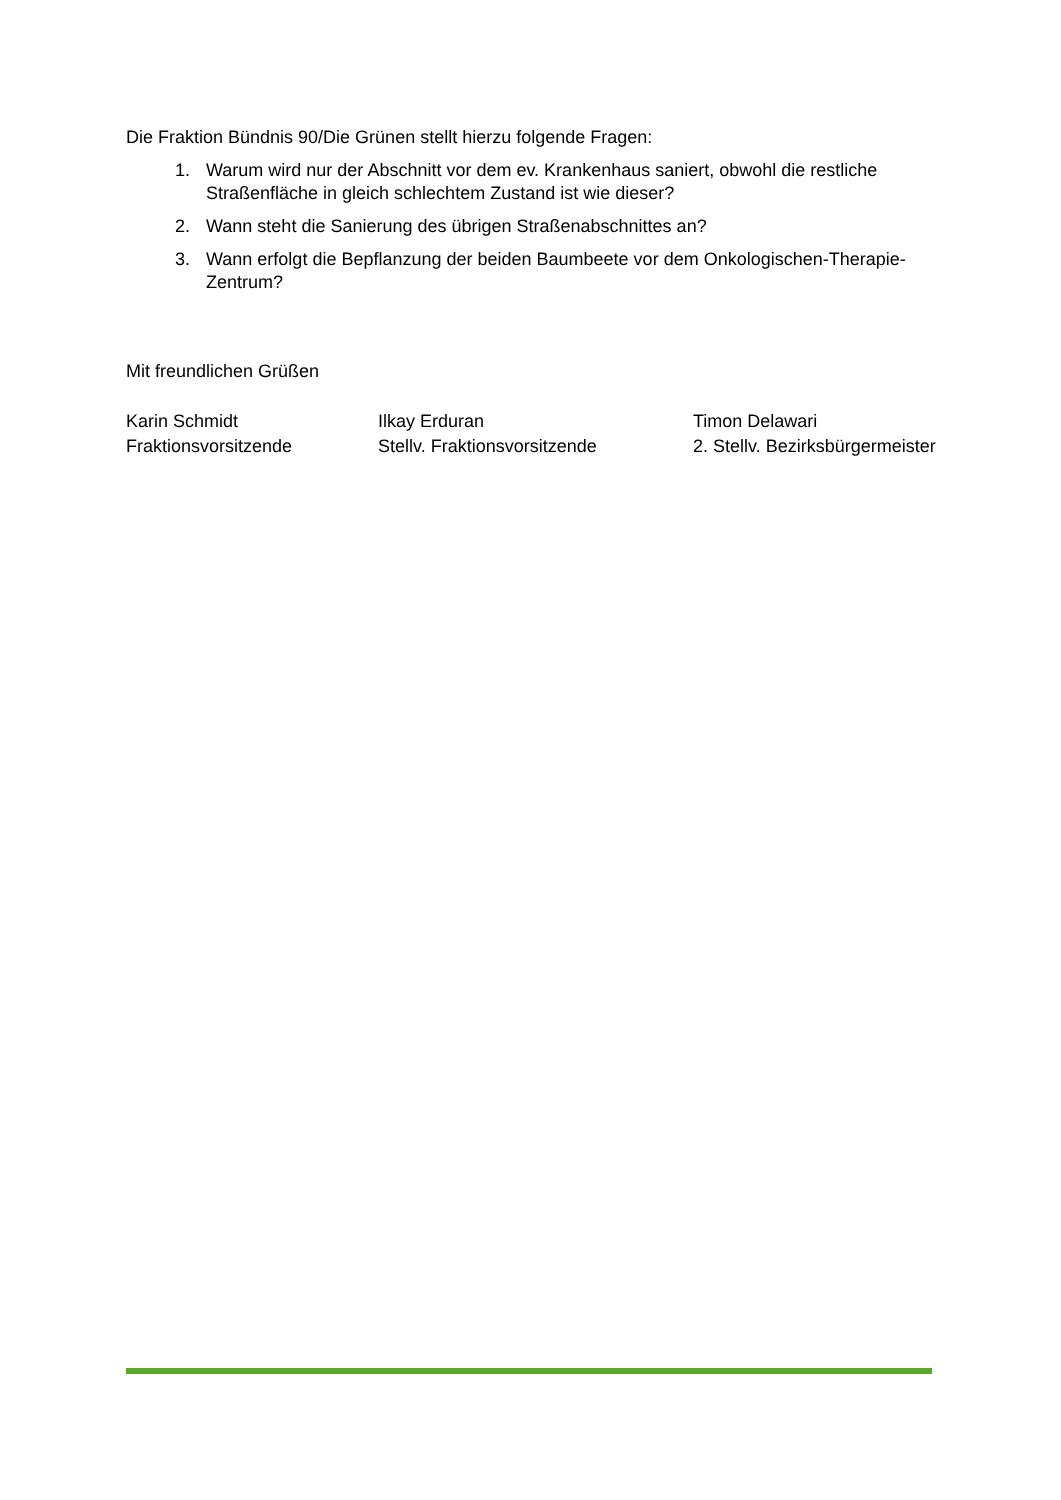Die Fraktion Bündnis 90/Die Grünen stellt hierzu folgende Fragen:
1. Warum wird nur der Abschnitt vor dem ev. Krankenhaus saniert, obwohl die restliche Straßenfläche in gleich schlechtem Zustand ist wie dieser?
2. Wann steht die Sanierung des übrigen Straßenabschnittes an?
3. Wann erfolgt die Bepflanzung der beiden Baumbeete vor dem Onkologischen-Therapie-Zentrum?
Mit freundlichen Grüßen
Karin Schmidt
Fraktionsvorsitzende
Ilkay Erduran
Stellv. Fraktionsvorsitzende
Timon Delawari
2. Stellv. Bezirksbürgermeister